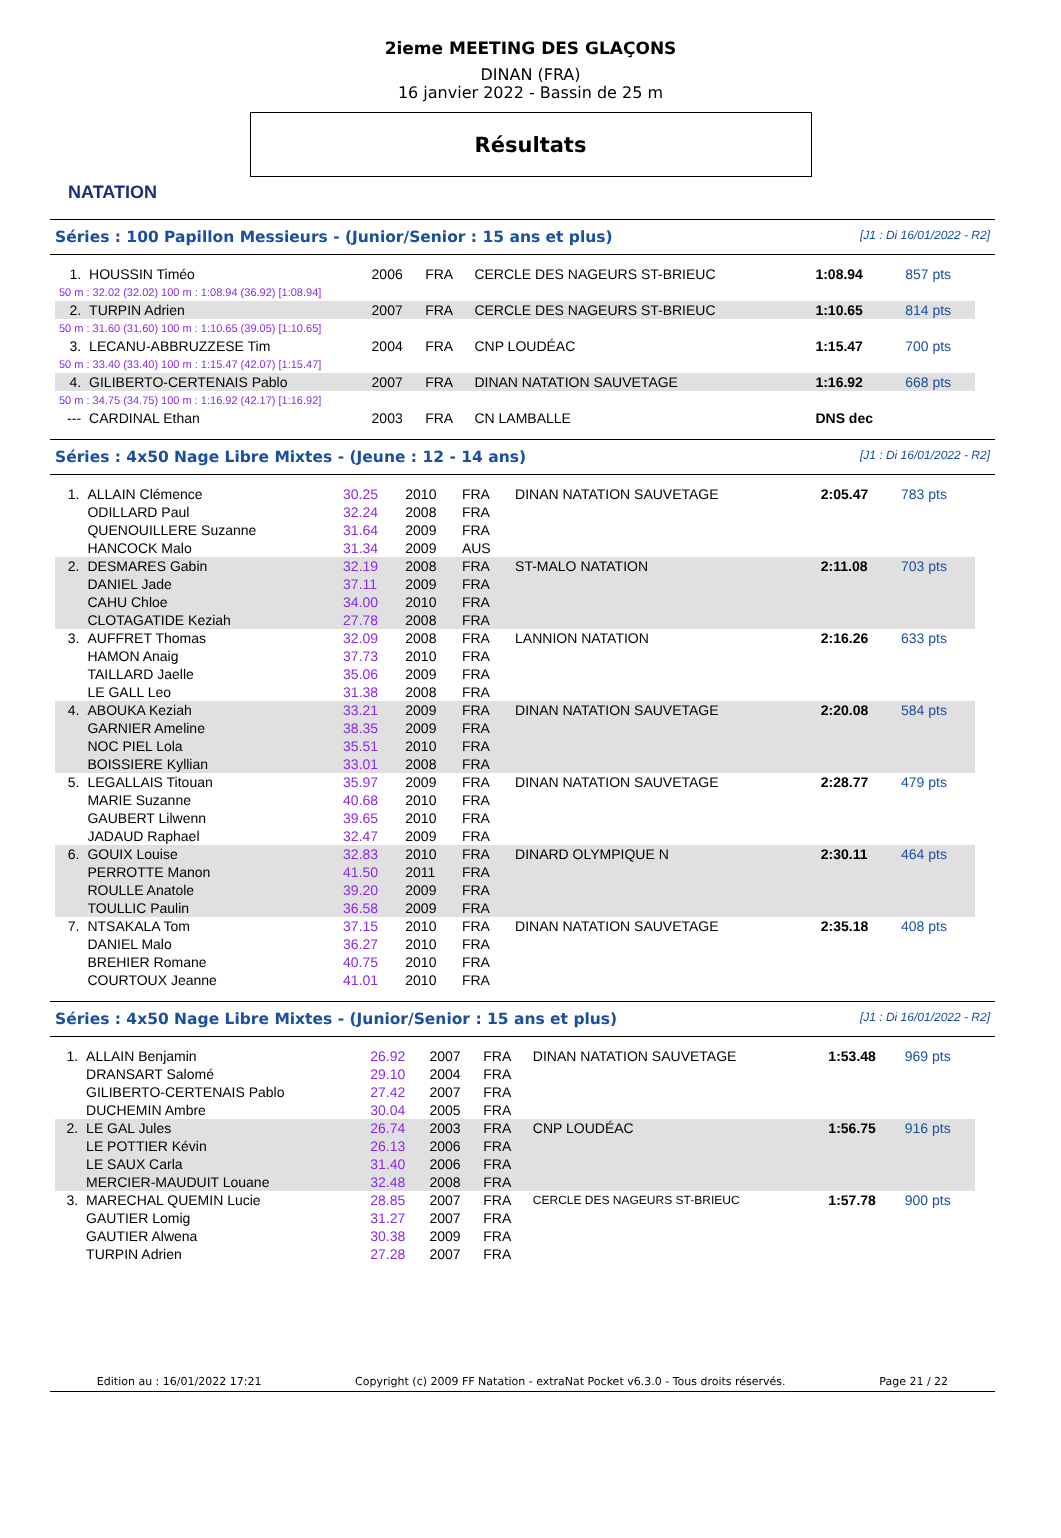NATATION
2ieme MEETING DES GLAÇONS
DINAN (FRA)
16 janvier 2022 - Bassin de 25 m
Résultats
Séries : 100 Papillon Messieurs - (Junior/Senior : 15 ans et plus) [J1 : Di 16/01/2022 - R2]
| 1. | HOUSSIN Timéo | 2006 | FRA | CERCLE DES NAGEURS ST-BRIEUC | 1:08.94 | 857 pts |
| 50 m : 32.02 (32.02) 100 m : 1:08.94 (36.92) [1:08.94] | | | | | | |
| 2. | TURPIN Adrien | 2007 | FRA | CERCLE DES NAGEURS ST-BRIEUC | 1:10.65 | 814 pts |
| 50 m : 31.60 (31.60) 100 m : 1:10.65 (39.05) [1:10.65] | | | | | | |
| 3. | LECANU-ABBRUZZESE Tim | 2004 | FRA | CNP LOUDÉAC | 1:15.47 | 700 pts |
| 50 m : 33.40 (33.40) 100 m : 1:15.47 (42.07) [1:15.47] | | | | | | |
| 4. | GILIBERTO-CERTENAIS Pablo | 2007 | FRA | DINAN NATATION SAUVETAGE | 1:16.92 | 668 pts |
| 50 m : 34.75 (34.75) 100 m : 1:16.92 (42.17) [1:16.92] | | | | | | |
| --- | CARDINAL Ethan | 2003 | FRA | CN LAMBALLE | DNS dec | |
Séries : 4x50 Nage Libre Mixtes - (Jeune : 12 - 14 ans) [J1 : Di 16/01/2022 - R2]
| 1. | ALLAIN Clémence ODILLARD Paul QUENOUILLERE Suzanne HANCOCK Malo | 30.25 32.24 31.64 31.34 | 2010 2008 2009 2009 | FRA FRA FRA AUS | DINAN NATATION SAUVETAGE | 2:05.47 | 783 pts |
| 2. | DESMARES Gabin DANIEL Jade CAHU Chloe CLOTAGATIDE Keziah | 32.19 37.11 34.00 27.78 | 2008 2009 2010 2008 | FRA FRA FRA FRA | ST-MALO NATATION | 2:11.08 | 703 pts |
| 3. | AUFFRET Thomas HAMON Anaig TAILLARD Jaelle LE GALL Leo | 32.09 37.73 35.06 31.38 | 2008 2010 2009 2008 | FRA FRA FRA FRA | LANNION NATATION | 2:16.26 | 633 pts |
| 4. | ABOUKA Keziah GARNIER Ameline NOC PIEL Lola BOISSIERE Kyllian | 33.21 38.35 35.51 33.01 | 2009 2009 2010 2008 | FRA FRA FRA FRA | DINAN NATATION SAUVETAGE | 2:20.08 | 584 pts |
| 5. | LEGALLAIS Titouan MARIE Suzanne GAUBERT Lilwenn JADAUD Raphael | 35.97 40.68 39.65 32.47 | 2009 2010 2010 2009 | FRA FRA FRA FRA | DINAN NATATION SAUVETAGE | 2:28.77 | 479 pts |
| 6. | GOUIX Louise PERROTTE Manon ROULLE Anatole TOULLIC Paulin | 32.83 41.50 39.20 36.58 | 2010 2011 2009 2009 | FRA FRA FRA FRA | DINARD OLYMPIQUE N | 2:30.11 | 464 pts |
| 7. | NTSAKALA Tom DANIEL Malo BREHIER Romane COURTOUX Jeanne | 37.15 36.27 40.75 41.01 | 2010 2010 2010 2010 | FRA FRA FRA FRA | DINAN NATATION SAUVETAGE | 2:35.18 | 408 pts |
Séries : 4x50 Nage Libre Mixtes - (Junior/Senior : 15 ans et plus) [J1 : Di 16/01/2022 - R2]
| 1. | ALLAIN Benjamin DRANSART Salomé GILIBERTO-CERTENAIS Pablo DUCHEMIN Ambre | 26.92 29.10 27.42 30.04 | 2007 2004 2007 2005 | FRA FRA FRA FRA | DINAN NATATION SAUVETAGE | 1:53.48 | 969 pts |
| 2. | LE GAL Jules LE POTTIER Kévin LE SAUX Carla MERCIER-MAUDUIT Louane | 26.74 26.13 31.40 32.48 | 2003 2006 2006 2008 | FRA FRA FRA FRA | CNP LOUDÉAC | 1:56.75 | 916 pts |
| 3. | MARECHAL QUEMIN Lucie GAUTIER Lomig GAUTIER Alwena TURPIN Adrien | 28.85 31.27 30.38 27.28 | 2007 2007 2009 2007 | FRA FRA FRA FRA | CERCLE DES NAGEURS ST-BRIEUC | 1:57.78 | 900 pts |
Edition au : 16/01/2022 17:21 Copyright (c) 2009 FF Natation - extraNat Pocket v6.3.0 - Tous droits réservés. Page 21 / 22